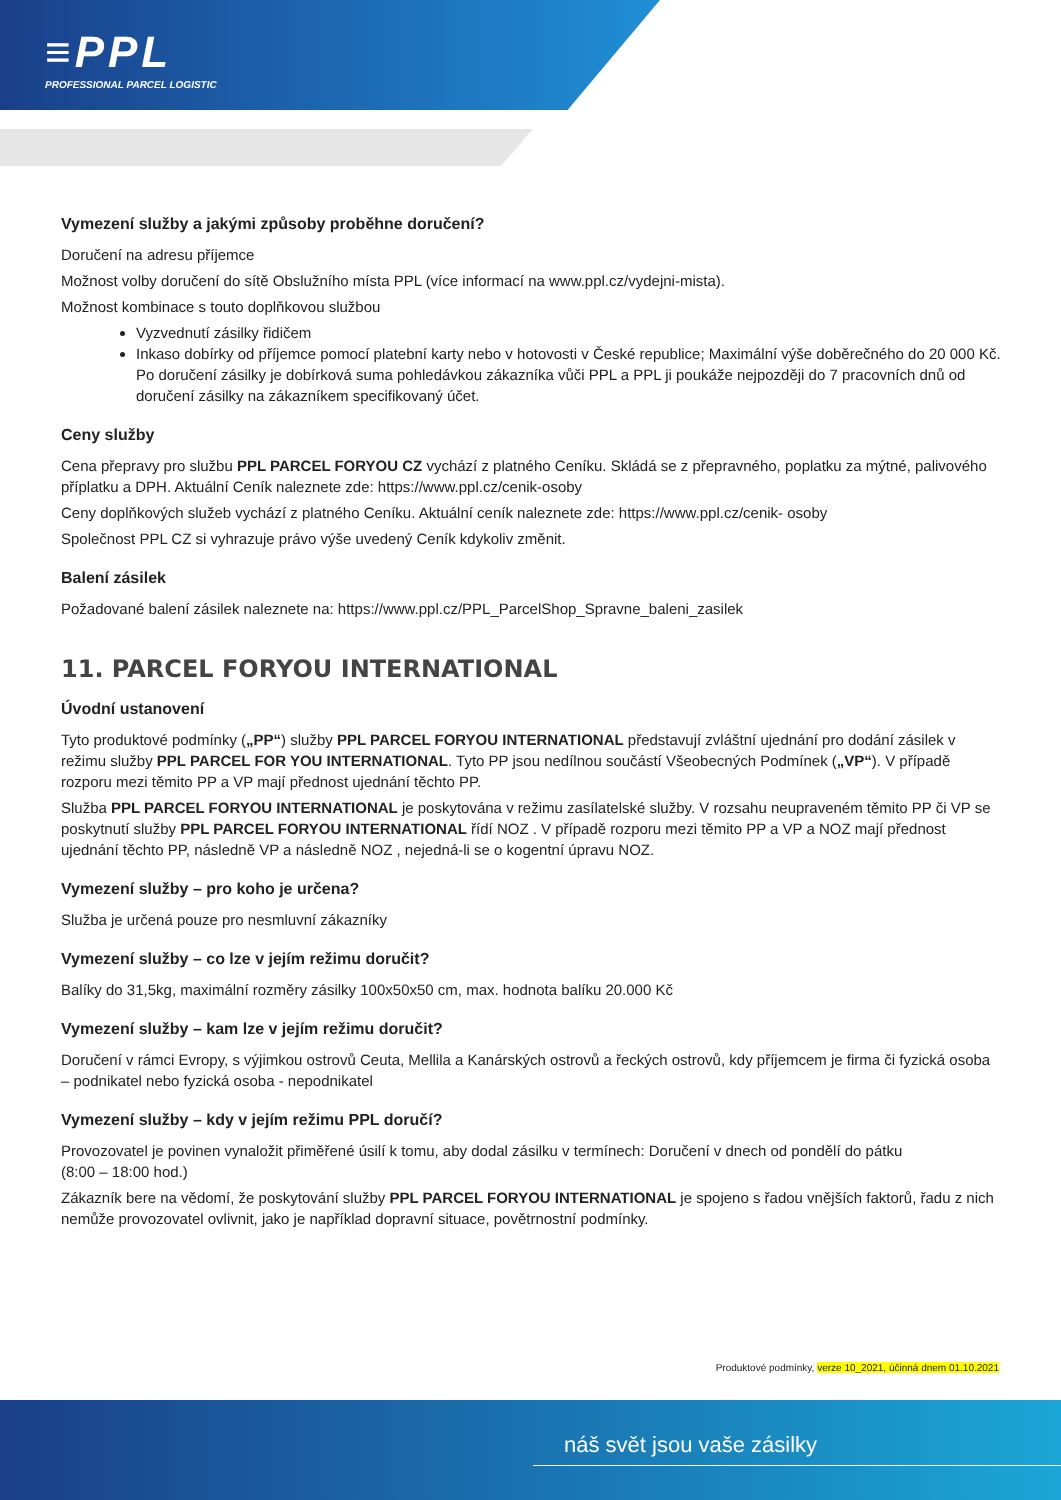≡PPL
PROFESSIONAL PARCEL LOGISTIC
Vymezení služby a jakými způsoby proběhne doručení?
Doručení na adresu příjemce
Možnost volby doručení do sítě Obslužního místa PPL (více informací na www.ppl.cz/vydejni-mista).
Možnost kombinace s touto doplňkovou službou
Vyzvednutí zásilky řidičem
Inkaso dobírky od příjemce pomocí platební karty nebo v hotovosti v České republice; Maximální výše doběrečného do 20 000 Kč. Po doručení zásilky je dobírková suma pohledávkou zákazníka vůči PPL a PPL ji poukáže nejpozději do 7 pracovních dnů od doručení zásilky na zákazníkem specifikovaný účet.
Ceny služby
Cena přepravy pro službu PPL PARCEL FORYOU CZ vychází z platného Ceníku. Skládá se z přepravného, poplatku za mýtné, palivového příplatku a DPH. Aktuální Ceník naleznete zde: https://www.ppl.cz/cenik-osoby
Ceny doplňkových služeb vychází z platného Ceníku. Aktuální ceník naleznete zde: https://www.ppl.cz/cenik- osoby
Společnost PPL CZ si vyhrazuje právo výše uvedený Ceník kdykoliv změnit.
Balení zásilek
Požadované balení zásilek naleznete na: https://www.ppl.cz/PPL_ParcelShop_Spravne_baleni_zasilek
11. PARCEL FORYOU INTERNATIONAL
Úvodní ustanovení
Tyto produktové podmínky („PP“) služby PPL PARCEL FORYOU INTERNATIONAL představují zvláštní ujednání pro dodání zásilek v režimu služby PPL PARCEL FOR YOU INTERNATIONAL. Tyto PP jsou nedílnou součástí Všeobecných Podmínek („VP“). V případě rozporu mezi těmito PP a VP mají přednost ujednání těchto PP.
Služba PPL PARCEL FORYOU INTERNATIONAL je poskytována v režimu zasílatelské služby. V rozsahu neupraveném těmito PP či VP se poskytnutí služby PPL PARCEL FORYOU INTERNATIONAL řídí NOZ . V případě rozporu mezi těmito PP a VP a NOZ mají přednost ujednání těchto PP, následně VP a následně NOZ , nejedná-li se o kogentní úpravu NOZ.
Vymezení služby – pro koho je určena?
Služba je určená pouze pro nesmluvní zákazníky
Vymezení služby – co lze v jejím režimu doručit?
Balíky do 31,5kg, maximální rozměry zásilky 100x50x50 cm, max. hodnota balíku 20.000 Kč
Vymezení služby – kam lze v jejím režimu doručit?
Doručení v rámci Evropy, s výjimkou ostrovů Ceuta, Mellila a Kanárských ostrovů a řeckých ostrovů, kdy příjemcem je firma či fyzická osoba – podnikatel nebo fyzická osoba - nepodnikatel
Vymezení služby – kdy v jejím režimu PPL doručí?
Provozovatel je povinen vynaložit přiměřené úsilí k tomu, aby dodal zásilku v termínech: Doručení v dnech od pondělí do pátku
(8:00 – 18:00 hod.)
Zákazník bere na vědomí, že poskytování služby PPL PARCEL FORYOU INTERNATIONAL je spojeno s řadou vnějších faktorů, řadu z nich nemůže provozovatel ovlivnit, jako je například dopravní situace, povětrnostní podmínky.
Produktové podmínky, verze 10_2021, účinná dnem 01.10.2021
náš svět jsou vaše zásilky